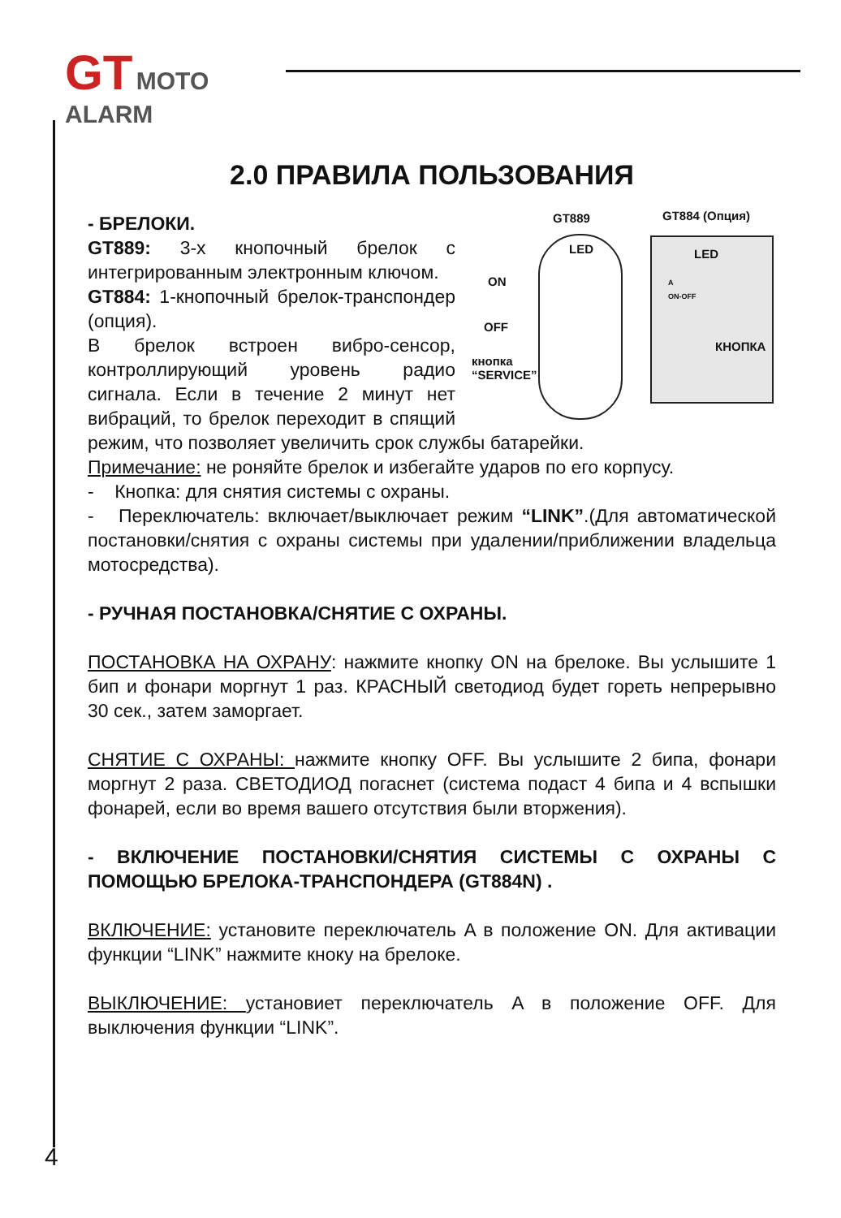GT MOTO
ALARM
2.0 ПРАВИЛА ПОЛЬЗОВАНИЯ
GT889 GT884 (Опция)
LED
ON
OFF
кнопка
“SERVICE”
LED
A
ON-OFF
КНОПКА
- БРЕЛОКИ.
GT889: 3-х кнопочный брелок с интегрированным электронным ключом.
GT884: 1-кнопочный брелок-транспондер (опция).
В брелок встроен вибро-сенсор, контроллирующий уровень радио сигнала. Если в течение 2 минут нет вибраций, то брелок переходит в спящий режим, что позволяет увеличить срок службы батарейки.
Примечание: не роняйте брелок и избегайте ударов по его корпусу.
- Кнопка: для снятия системы с охраны.
- Переключатель: включает/выключает режим “LINK”.(Для автоматической постановки/снятия с охраны системы при удалении/приближении владельца мотосредства).
- РУЧНАЯ ПОСТАНОВКА/СНЯТИЕ С ОХРАНЫ.
ПОСТАНОВКА НА ОХРАНУ: нажмите кнопку ON на брелоке. Вы услышите 1 бип и фонари моргнут 1 раз. КРАСНЫЙ светодиод будет гореть непрерывно 30 сек., затем заморгает.
СНЯТИЕ С ОХРАНЫ: нажмите кнопку OFF. Вы услышите 2 бипа, фонари моргнут 2 раза. СВЕТОДИОД погаснет (система подаст 4 бипа и 4 вспышки фонарей, если во время вашего отсутствия были вторжения).
- ВКЛЮЧЕНИЕ ПОСТАНОВКИ/СНЯТИЯ СИСТЕМЫ С ОХРАНЫ С ПОМОЩЬЮ БРЕЛОКА-ТРАНСПОНДЕРА (GT884N) .
ВКЛЮЧЕНИЕ: установите переключатель A в положение ON. Для активации функции “LINK” нажмите кноку на брелоке.
ВЫКЛЮЧЕНИЕ: установиет переключатель A в положение OFF. Для выключения функции “LINK”.
4